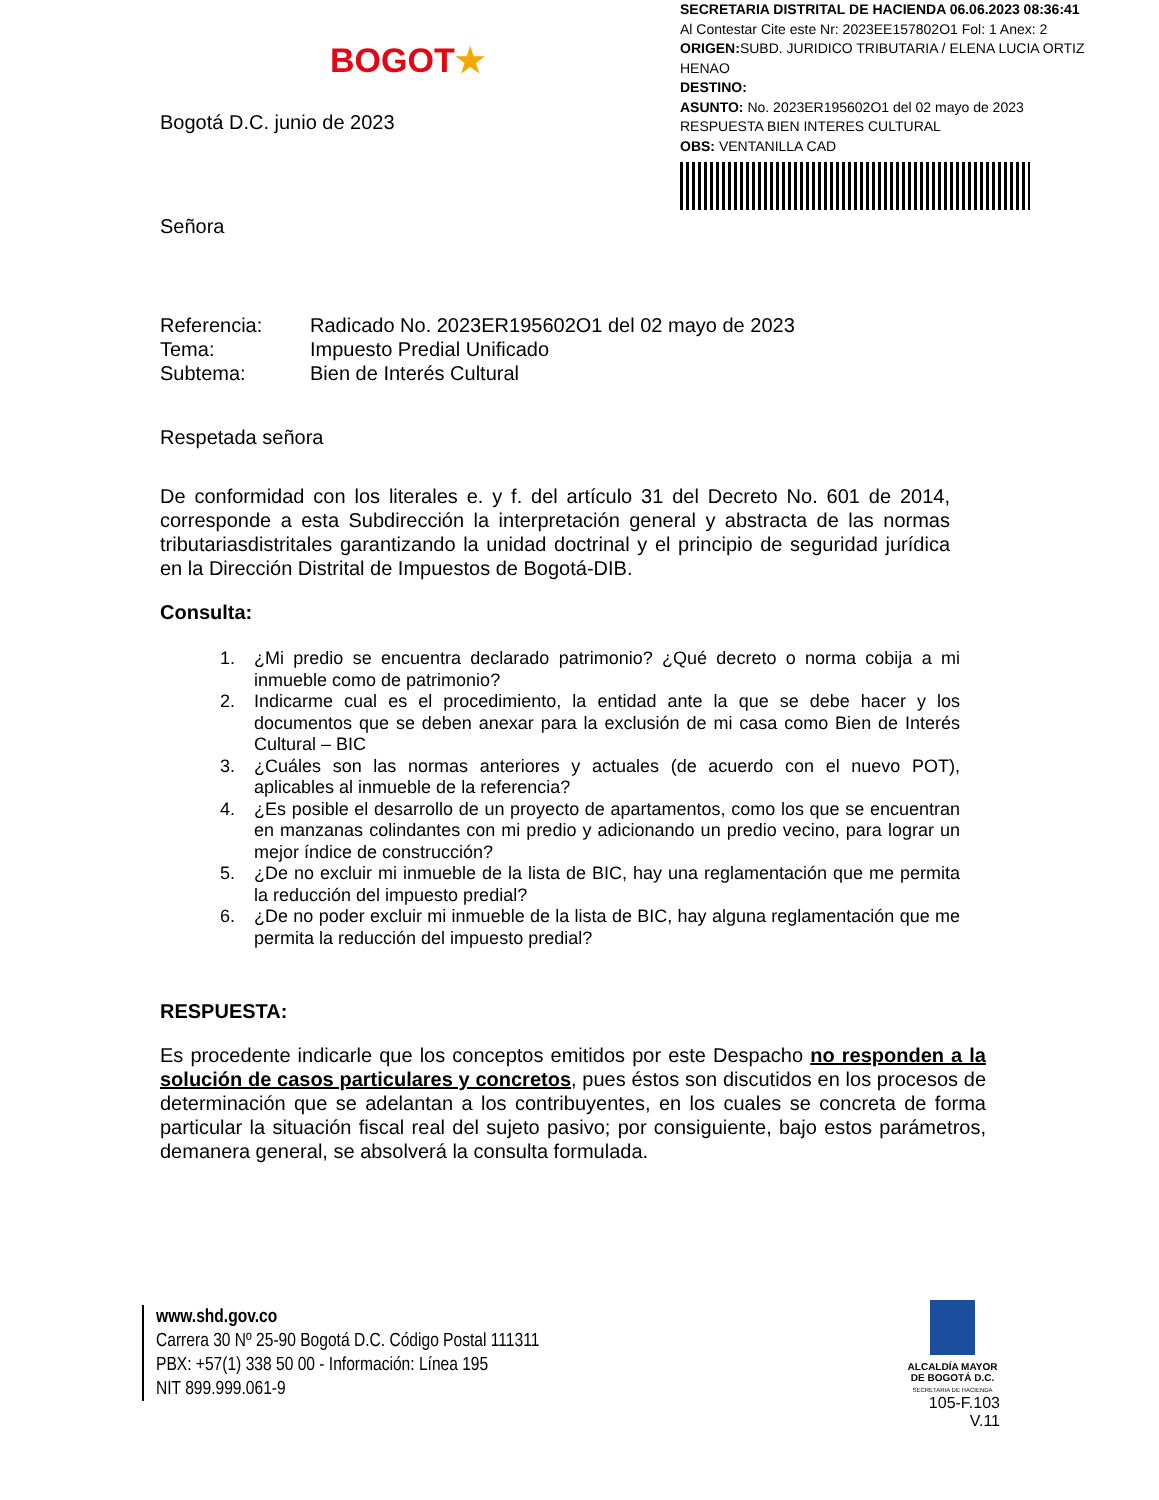BOGOT★
SECRETARIA DISTRITAL DE HACIENDA 06.06.2023 08:36:41
Al Contestar Cite este Nr: 2023EE157802O1 Fol: 1 Anex: 2
ORIGEN: SUBD. JURIDICO TRIBUTARIA / ELENA LUCIA ORTIZ HENAO
DESTINO:
ASUNTO: No. 2023ER195602O1 del 02 mayo de 2023
RESPUESTA BIEN INTERES CULTURAL
OBS: VENTANILLA CAD
Bogotá D.C. junio de 2023
Señora
| Referencia: | Radicado No. 2023ER195602O1 del 02 mayo de 2023 |
| Tema: | Impuesto Predial Unificado |
| Subtema: | Bien de Interés Cultural |
Respetada señora
De conformidad con los literales e. y f. del artículo 31 del Decreto No. 601 de 2014, corresponde a esta Subdirección la interpretación general y abstracta de las normas tributariasdistritales garantizando la unidad doctrinal y el principio de seguridad jurídica en la Dirección Distrital de Impuestos de Bogotá-DIB.
Consulta:
1. ¿Mi predio se encuentra declarado patrimonio? ¿Qué decreto o norma cobija a mi inmueble como de patrimonio?
2. Indicarme cual es el procedimiento, la entidad ante la que se debe hacer y los documentos que se deben anexar para la exclusión de mi casa como Bien de Interés Cultural – BIC
3. ¿Cuáles son las normas anteriores y actuales (de acuerdo con el nuevo POT), aplicables al inmueble de la referencia?
4. ¿Es posible el desarrollo de un proyecto de apartamentos, como los que se encuentran en manzanas colindantes con mi predio y adicionando un predio vecino, para lograr un mejor índice de construcción?
5. ¿De no excluir mi inmueble de la lista de BIC, hay una reglamentación que me permita la reducción del impuesto predial?
6. ¿De no poder excluir mi inmueble de la lista de BIC, hay alguna reglamentación que me permita la reducción del impuesto predial?
RESPUESTA:
Es procedente indicarle que los conceptos emitidos por este Despacho no responden a la solución de casos particulares y concretos, pues éstos son discutidos en los procesos de determinación que se adelantan a los contribuyentes, en los cuales se concreta de forma particular la situación fiscal real del sujeto pasivo; por consiguiente, bajo estos parámetros, demanera general, se absolverá la consulta formulada.
www.shd.gov.co
Carrera 30 Nº 25-90 Bogotá D.C. Código Postal 111311
PBX: +57(1) 338 50 00 - Información: Línea 195
NIT 899.999.061-9
ALCALDÍA MAYOR
DE BOGOTÁ D.C.
SECRETARIA DE HACIENDA
105-F.103
V.11